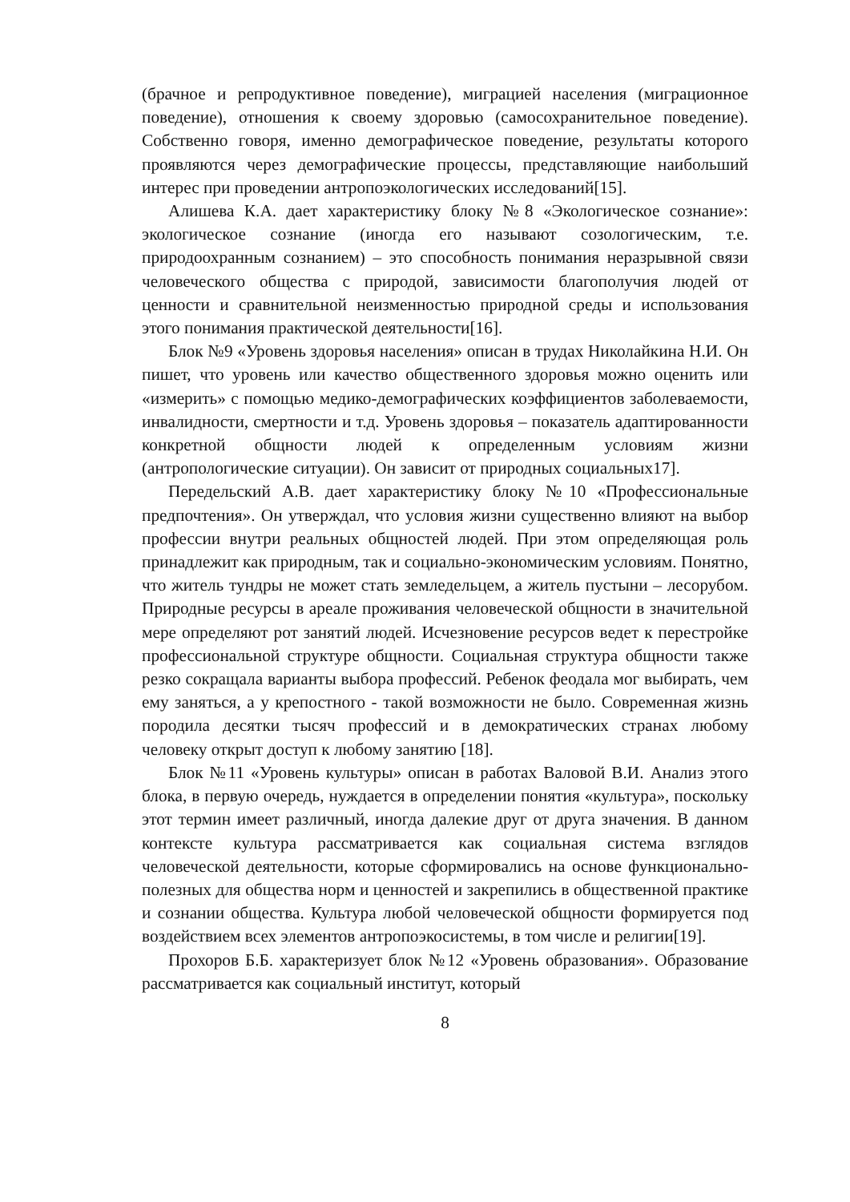(брачное и репродуктивное поведение), миграцией населения (миграционное поведение), отношения к своему здоровью (самосохранительное поведение). Собственно говоря, именно демографическое поведение, результаты которого проявляются через демографические процессы, представляющие наибольший интерес при проведении антропоэкологических исследований[15].
Алишева К.А. дает характеристику блоку №8 «Экологическое сознание»: экологическое сознание (иногда его называют созологическим, т.е. природоохранным сознанием) – это способность понимания неразрывной связи человеческого общества с природой, зависимости благополучия людей от ценности и сравнительной неизменностью природной среды и использования этого понимания практической деятельности[16].
Блок №9 «Уровень здоровья населения» описан в трудах Николайкина Н.И. Он пишет, что уровень или качество общественного здоровья можно оценить или «измерить» с помощью медико-демографических коэффициентов заболеваемости, инвалидности, смертности и т.д. Уровень здоровья – показатель адаптированности конкретной общности людей к определенным условиям жизни (антропологические ситуации). Он зависит от природных социальных17].
Передельский А.В. дает характеристику блоку №10 «Профессиональные предпочтения». Он утверждал, что условия жизни существенно влияют на выбор профессии внутри реальных общностей людей. При этом определяющая роль принадлежит как природным, так и социально-экономическим условиям. Понятно, что житель тундры не может стать земледельцем, а житель пустыни – лесорубом. Природные ресурсы в ареале проживания человеческой общности в значительной мере определяют рот занятий людей. Исчезновение ресурсов ведет к перестройке профессиональной структуре общности. Социальная структура общности также резко сокращала варианты выбора профессий. Ребенок феодала мог выбирать, чем ему заняться, а у крепостного - такой возможности не было. Современная жизнь породила десятки тысяч профессий и в демократических странах любому человеку открыт доступ к любому занятию [18].
Блок №11 «Уровень культуры» описан в работах Валовой В.И. Анализ этого блока, в первую очередь, нуждается в определении понятия «культура», поскольку этот термин имеет различный, иногда далекие друг от друга значения. В данном контексте культура рассматривается как социальная система взглядов человеческой деятельности, которые сформировались на основе функционально-полезных для общества норм и ценностей и закрепились в общественной практике и сознании общества. Культура любой человеческой общности формируется под воздействием всех элементов антропоэкосистемы, в том числе и религии[19].
Прохоров Б.Б. характеризует блок №12 «Уровень образования». Образование рассматривается как социальный институт, который
8